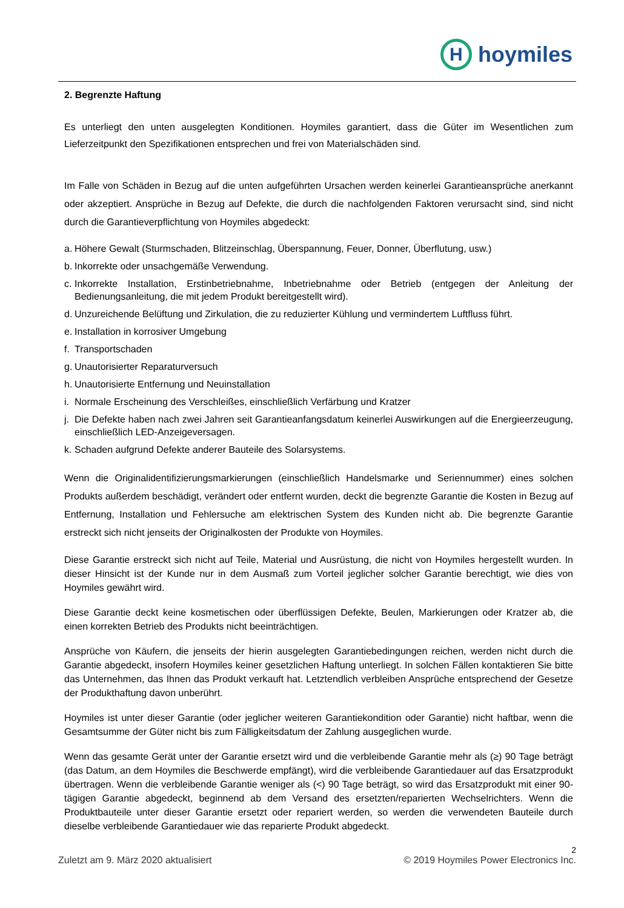H
hoymiles
2. Begrenzte Haftung
Es unterliegt den unten ausgelegten Konditionen. Hoymiles garantiert, dass die Güter im Wesentlichen zum Lieferzeitpunkt den Spezifikationen entsprechen und frei von Materialschäden sind.
Im Falle von Schäden in Bezug auf die unten aufgeführten Ursachen werden keinerlei Garantieansprüche anerkannt oder akzeptiert. Ansprüche in Bezug auf Defekte, die durch die nachfolgenden Faktoren verursacht sind, sind nicht durch die Garantieverpflichtung von Hoymiles abgedeckt:
a. Höhere Gewalt (Sturmschaden, Blitzeinschlag, Überspannung, Feuer, Donner, Überflutung, usw.)
b. Inkorrekte oder unsachgemäße Verwendung.
c. Inkorrekte Installation, Erstinbetriebnahme, Inbetriebnahme oder Betrieb (entgegen der Anleitung der Bedienungsanleitung, die mit jedem Produkt bereitgestellt wird).
d. Unzureichende Belüftung und Zirkulation, die zu reduzierter Kühlung und vermindertem Luftfluss führt.
e. Installation in korrosiver Umgebung
f. Transportschaden
g. Unautorisierter Reparaturversuch
h. Unautorisierte Entfernung und Neuinstallation
i. Normale Erscheinung des Verschleißes, einschließlich Verfärbung und Kratzer
j. Die Defekte haben nach zwei Jahren seit Garantieanfangsdatum keinerlei Auswirkungen auf die Energieerzeugung, einschließlich LED-Anzeigeversagen.
k. Schaden aufgrund Defekte anderer Bauteile des Solarsystems.
Wenn die Originalidentifizierungsmarkierungen (einschließlich Handelsmarke und Seriennummer) eines solchen Produkts außerdem beschädigt, verändert oder entfernt wurden, deckt die begrenzte Garantie die Kosten in Bezug auf Entfernung, Installation und Fehlersuche am elektrischen System des Kunden nicht ab. Die begrenzte Garantie erstreckt sich nicht jenseits der Originalkosten der Produkte von Hoymiles.
Diese Garantie erstreckt sich nicht auf Teile, Material und Ausrüstung, die nicht von Hoymiles hergestellt wurden. In dieser Hinsicht ist der Kunde nur in dem Ausmaß zum Vorteil jeglicher solcher Garantie berechtigt, wie dies von Hoymiles gewährt wird.
Diese Garantie deckt keine kosmetischen oder überflüssigen Defekte, Beulen, Markierungen oder Kratzer ab, die einen korrekten Betrieb des Produkts nicht beeinträchtigen.
Ansprüche von Käufern, die jenseits der hierin ausgelegten Garantiebedingungen reichen, werden nicht durch die Garantie abgedeckt, insofern Hoymiles keiner gesetzlichen Haftung unterliegt. In solchen Fällen kontaktieren Sie bitte das Unternehmen, das Ihnen das Produkt verkauft hat. Letztendlich verbleiben Ansprüche entsprechend der Gesetze der Produkthaftung davon unberührt.
Hoymiles ist unter dieser Garantie (oder jeglicher weiteren Garantiekondition oder Garantie) nicht haftbar, wenn die Gesamtsumme der Güter nicht bis zum Fälligkeitsdatum der Zahlung ausgeglichen wurde.
Wenn das gesamte Gerät unter der Garantie ersetzt wird und die verbleibende Garantie mehr als (≥) 90 Tage beträgt (das Datum, an dem Hoymiles die Beschwerde empfängt), wird die verbleibende Garantiedauer auf das Ersatzprodukt übertragen. Wenn die verbleibende Garantie weniger als (<) 90 Tage beträgt, so wird das Ersatzprodukt mit einer 90-tägigen Garantie abgedeckt, beginnend ab dem Versand des ersetzten/reparierten Wechselrichters. Wenn die Produktbauteile unter dieser Garantie ersetzt oder repariert werden, so werden die verwendeten Bauteile durch dieselbe verbleibende Garantiedauer wie das reparierte Produkt abgedeckt.
2
Zuletzt am 9. März 2020 aktualisiert © 2019 Hoymiles Power Electronics Inc.